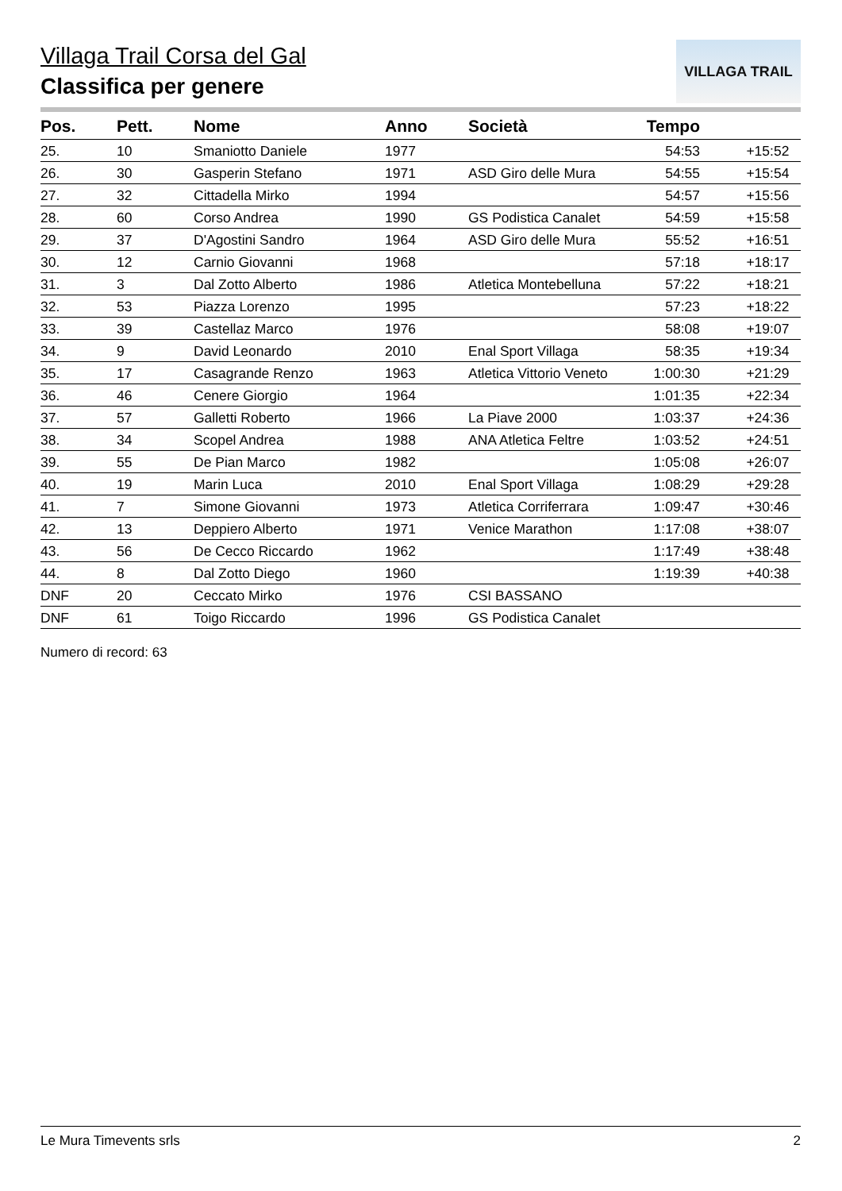VILLAGA TRAIL
Villaga Trail Corsa del Gal
Classifica per genere
| Pos. | Pett. | Nome | Anno | Società | Tempo | |
| --- | --- | --- | --- | --- | --- | --- |
| 25. | 10 | Smaniotto Daniele | 1977 | | 54:53 | +15:52 |
| 26. | 30 | Gasperin Stefano | 1971 | ASD Giro delle Mura | 54:55 | +15:54 |
| 27. | 32 | Cittadella Mirko | 1994 | | 54:57 | +15:56 |
| 28. | 60 | Corso Andrea | 1990 | GS Podistica Canalet | 54:59 | +15:58 |
| 29. | 37 | D'Agostini Sandro | 1964 | ASD Giro delle Mura | 55:52 | +16:51 |
| 30. | 12 | Carnio Giovanni | 1968 | | 57:18 | +18:17 |
| 31. | 3 | Dal Zotto Alberto | 1986 | Atletica Montebelluna | 57:22 | +18:21 |
| 32. | 53 | Piazza Lorenzo | 1995 | | 57:23 | +18:22 |
| 33. | 39 | Castellaz Marco | 1976 | | 58:08 | +19:07 |
| 34. | 9 | David Leonardo | 2010 | Enal Sport Villaga | 58:35 | +19:34 |
| 35. | 17 | Casagrande Renzo | 1963 | Atletica Vittorio Veneto | 1:00:30 | +21:29 |
| 36. | 46 | Cenere Giorgio | 1964 | | 1:01:35 | +22:34 |
| 37. | 57 | Galletti Roberto | 1966 | La Piave 2000 | 1:03:37 | +24:36 |
| 38. | 34 | Scopel Andrea | 1988 | ANA Atletica Feltre | 1:03:52 | +24:51 |
| 39. | 55 | De Pian Marco | 1982 | | 1:05:08 | +26:07 |
| 40. | 19 | Marin Luca | 2010 | Enal Sport Villaga | 1:08:29 | +29:28 |
| 41. | 7 | Simone Giovanni | 1973 | Atletica Corriferrara | 1:09:47 | +30:46 |
| 42. | 13 | Deppiero Alberto | 1971 | Venice Marathon | 1:17:08 | +38:07 |
| 43. | 56 | De Cecco Riccardo | 1962 | | 1:17:49 | +38:48 |
| 44. | 8 | Dal Zotto Diego | 1960 | | 1:19:39 | +40:38 |
| DNF | 20 | Ceccato Mirko | 1976 | CSI BASSANO | | |
| DNF | 61 | Toigo Riccardo | 1996 | GS Podistica Canalet | | |
Numero di record: 63
Le Mura Timevents srls 2